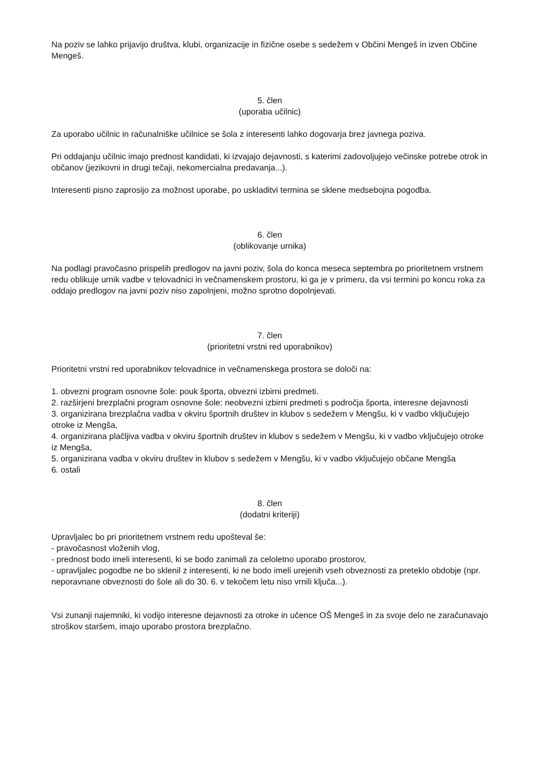Na poziv se lahko prijavijo društva, klubi, organizacije in fizične osebe s sedežem v Občini Mengeš in izven Občine Mengeš.
5. člen
(uporaba učilnic)
Za uporabo učilnic in računalniške učilnice se šola z interesenti lahko dogovarja brez javnega poziva.
Pri oddajanju učilnic imajo prednost kandidati, ki izvajajo dejavnosti, s katerimi zadovoljujejo večinske potrebe otrok in občanov (jezikovni in drugi tečaji, nekomercialna predavanja...).
Interesenti pisno zaprosijo za možnost uporabe, po uskladitvi termina se sklene medsebojna pogodba.
6. člen
(oblikovanje urnika)
Na podlagi pravočasno prispelih predlogov na javni poziv, šola do konca meseca septembra po prioritetnem vrstnem redu oblikuje urnik vadbe v telovadnici in večnamenskem prostoru, ki ga je v primeru, da vsi termini po koncu roka za oddajo predlogov na javni poziv niso zapolnjeni, možno sprotno dopolnjevati.
7. člen
(prioritetni vrstni red uporabnikov)
Prioritetni vrstni red uporabnikov telovadnice in večnamenskega prostora se določi na:
1. obvezni program osnovne šole: pouk športa, obvezni izbirni predmeti.
2. razširjeni brezplačni program osnovne šole: neobvezni izbirni predmeti s področja športa, interesne dejavnosti
3. organizirana brezplačna vadba v okviru športnih društev in klubov s sedežem v Mengšu, ki v vadbo vključujejo otroke iz Mengša,
4. organizirana plačljiva vadba v okviru športnih društev in klubov s sedežem v Mengšu, ki v vadbo vključujejo otroke iz Mengša,
5. organizirana vadba v okviru društev in klubov s sedežem v Mengšu, ki v vadbo vključujejo občane Mengša
6. ostali
8. člen
(dodatni kriteriji)
Upravljalec bo pri prioritetnem vrstnem redu upošteval še:
- pravočasnost vloženih vlog,
- prednost bodo imeli interesenti, ki se bodo zanimali za celoletno uporabo prostorov,
- upravljalec pogodbe ne bo sklenil z interesenti, ki ne bodo imeli urejenih vseh obveznosti za preteklo obdobje (npr. neporavnane obveznosti do šole ali do 30. 6. v tekočem letu niso vrnili ključa...).
Vsi zunanji najemniki, ki vodijo interesne dejavnosti za otroke in učence OŠ Mengeš in za svoje delo ne zaračunavajo stroškov staršem, imajo uporabo prostora brezplačno.